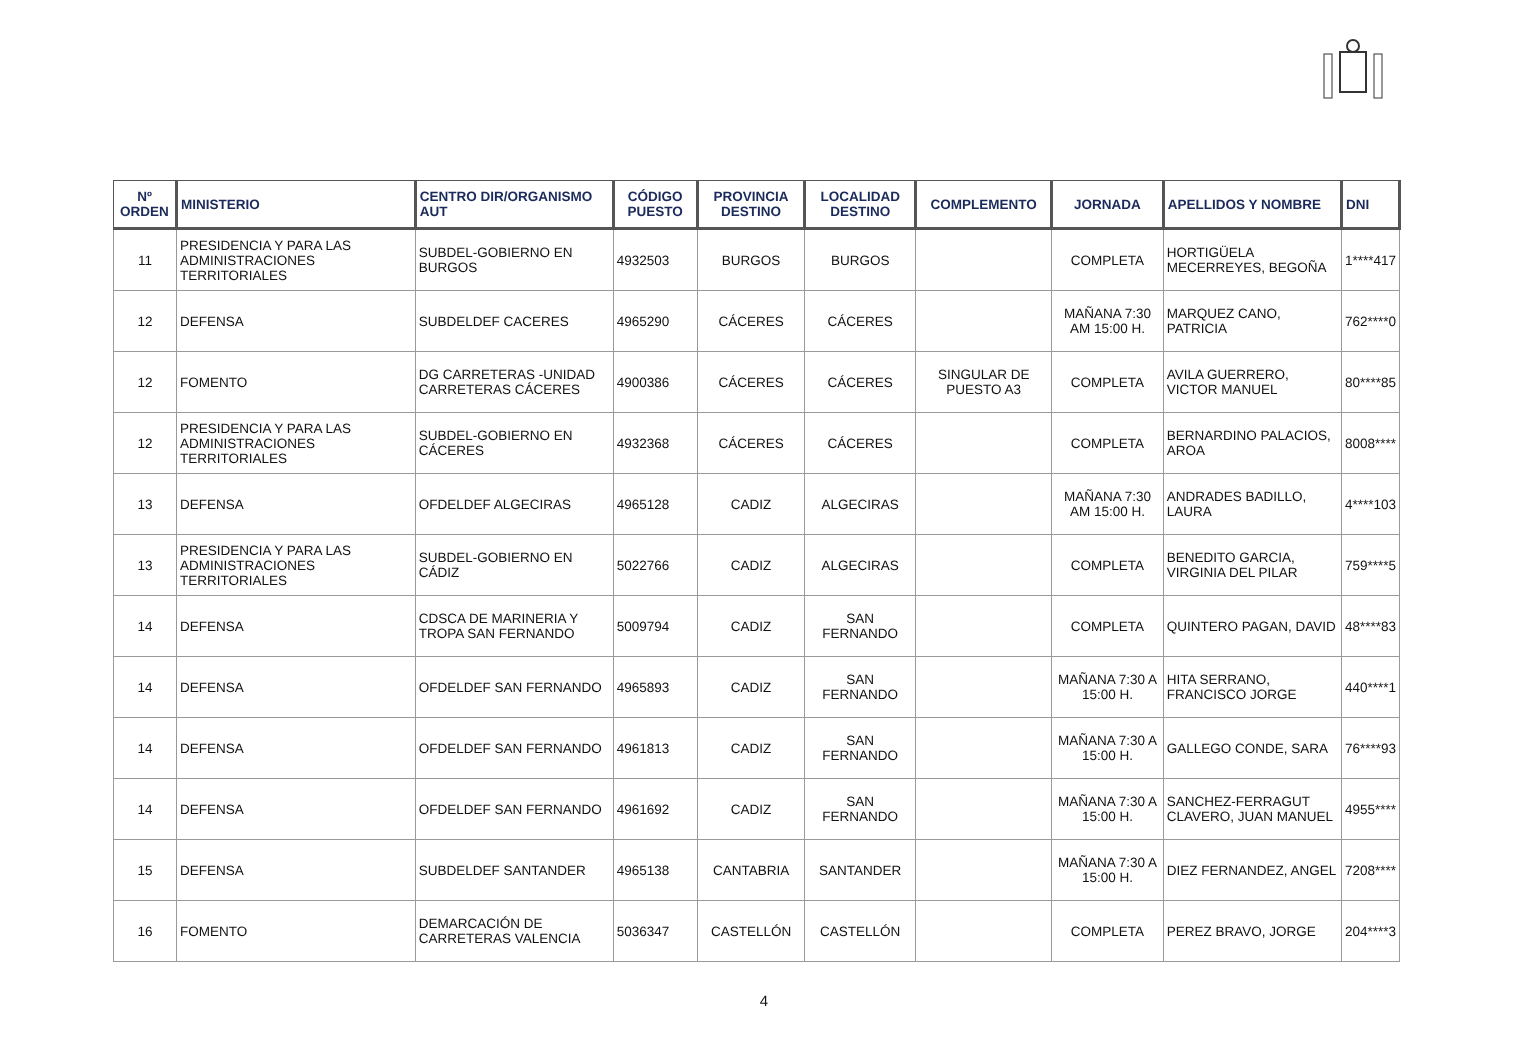| Nº ORDEN | MINISTERIO | CENTRO DIR/ORGANISMO AUT | CÓDIGO PUESTO | PROVINCIA DESTINO | LOCALIDAD DESTINO | COMPLEMENTO | JORNADA | APELLIDOS Y NOMBRE | DNI |
| --- | --- | --- | --- | --- | --- | --- | --- | --- | --- |
| 11 | PRESIDENCIA Y PARA LAS ADMINISTRACIONES TERRITORIALES | SUBDEL-GOBIERNO EN BURGOS | 4932503 | BURGOS | BURGOS | | COMPLETA | HORTIGÜELA MECERREYES, BEGOÑA | 1****417 |
| 12 | DEFENSA | SUBDELDEF CACERES | 4965290 | CÁCERES | CÁCERES | | MAÑANA 7:30 AM 15:00 H. | MARQUEZ CANO, PATRICIA | 762****0 |
| 12 | FOMENTO | DG CARRETERAS -UNIDAD CARRETERAS CÁCERES | 4900386 | CÁCERES | CÁCERES | SINGULAR DE PUESTO A3 | COMPLETA | AVILA GUERRERO, VICTOR MANUEL | 80****85 |
| 12 | PRESIDENCIA Y PARA LAS ADMINISTRACIONES TERRITORIALES | SUBDEL-GOBIERNO EN CÁCERES | 4932368 | CÁCERES | CÁCERES | | COMPLETA | BERNARDINO PALACIOS, AROA | 8008**** |
| 13 | DEFENSA | OFDELDEF ALGECIRAS | 4965128 | CADIZ | ALGECIRAS | | MAÑANA 7:30 AM 15:00 H. | ANDRADES BADILLO, LAURA | 4****103 |
| 13 | PRESIDENCIA Y PARA LAS ADMINISTRACIONES TERRITORIALES | SUBDEL-GOBIERNO EN CÁDIZ | 5022766 | CADIZ | ALGECIRAS | | COMPLETA | BENEDITO GARCIA, VIRGINIA DEL PILAR | 759****5 |
| 14 | DEFENSA | CDSCA DE MARINERIA Y TROPA SAN FERNANDO | 5009794 | CADIZ | SAN FERNANDO | | COMPLETA | QUINTERO PAGAN, DAVID | 48****83 |
| 14 | DEFENSA | OFDELDEF SAN FERNANDO | 4965893 | CADIZ | SAN FERNANDO | | MAÑANA 7:30 A 15:00 H. | HITA SERRANO, FRANCISCO JORGE | 440****1 |
| 14 | DEFENSA | OFDELDEF SAN FERNANDO | 4961813 | CADIZ | SAN FERNANDO | | MAÑANA 7:30 A 15:00 H. | GALLEGO CONDE, SARA | 76****93 |
| 14 | DEFENSA | OFDELDEF SAN FERNANDO | 4961692 | CADIZ | SAN FERNANDO | | MAÑANA 7:30 A 15:00 H. | SANCHEZ-FERRAGUT CLAVERO, JUAN MANUEL | 4955**** |
| 15 | DEFENSA | SUBDELDEF SANTANDER | 4965138 | CANTABRIA | SANTANDER | | MAÑANA 7:30 A 15:00 H. | DIEZ FERNANDEZ, ANGEL | 7208**** |
| 16 | FOMENTO | DEMARCACIÓN DE CARRETERAS VALENCIA | 5036347 | CASTELLÓN | CASTELLÓN | | COMPLETA | PEREZ BRAVO, JORGE | 204****3 |
4